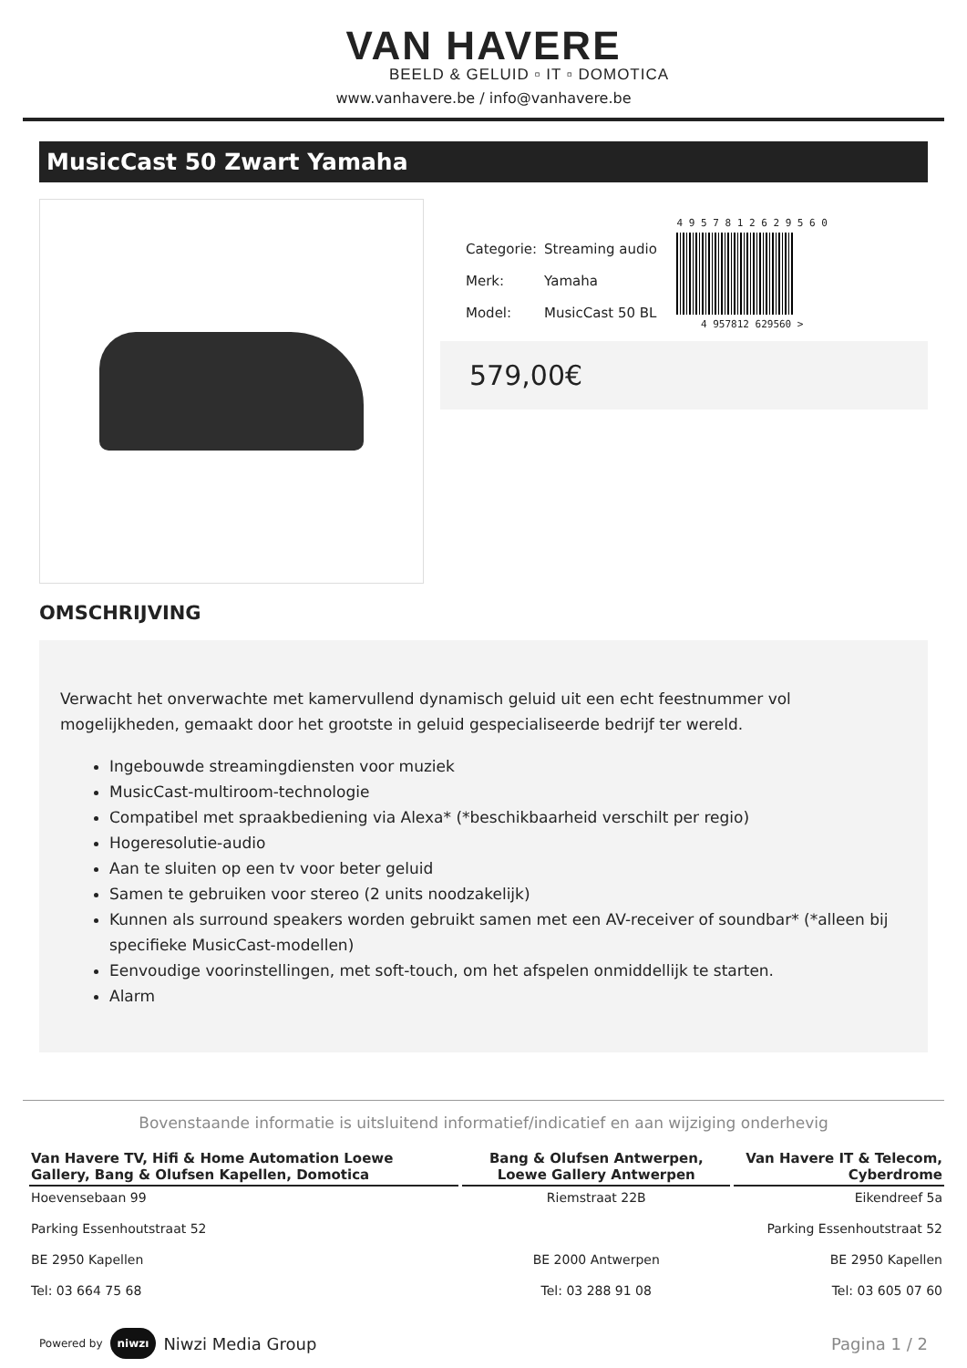VAN HAVERE
BEELD & GELUID ▫ IT ▫ DOMOTICA
www.vanhavere.be / info@vanhavere.be
MusicCast 50 Zwart Yamaha
| Categorie: | Streaming audio |
| Merk: | Yamaha |
| Model: | MusicCast 50 BL |
4 9 5 7 8 1 2 6 2 9 5 6 0
4 957812 629560 >
579,00€
OMSCHRIJVING
Verwacht het onverwachte met kamervullend dynamisch geluid uit een echt feestnummer vol mogelijkheden, gemaakt door het grootste in geluid gespecialiseerde bedrijf ter wereld.
Ingebouwde streamingdiensten voor muziek
MusicCast-multiroom-technologie
Compatibel met spraakbediening via Alexa* (*beschikbaarheid verschilt per regio)
Hogeresolutie-audio
Aan te sluiten op een tv voor beter geluid
Samen te gebruiken voor stereo (2 units noodzakelijk)
Kunnen als surround speakers worden gebruikt samen met een AV-receiver of soundbar* (*alleen bij specifieke MusicCast-modellen)
Eenvoudige voorinstellingen, met soft-touch, om het afspelen onmiddellijk te starten.
Alarm
Bovenstaande informatie is uitsluitend informatief/indicatief en aan wijziging onderhevig
| Van Havere TV, Hifi & Home Automation Loewe Gallery, Bang & Olufsen Kapellen, Domotica | Bang & Olufsen Antwerpen, Loewe Gallery Antwerpen | Van Havere IT & Telecom, Cyberdrome |
| --- | --- | --- |
| Hoevensebaan 99 Parking Essenhoutstraat 52 BE 2950 Kapellen Tel: 03 664 75 68 | Riemstraat 22B BE 2000 Antwerpen Tel: 03 288 91 08 | Eikendreef 5a Parking Essenhoutstraat 52 BE 2950 Kapellen Tel: 03 605 07 60 |
Powered by niwzı Niwzi Media Group
Pagina 1 / 2